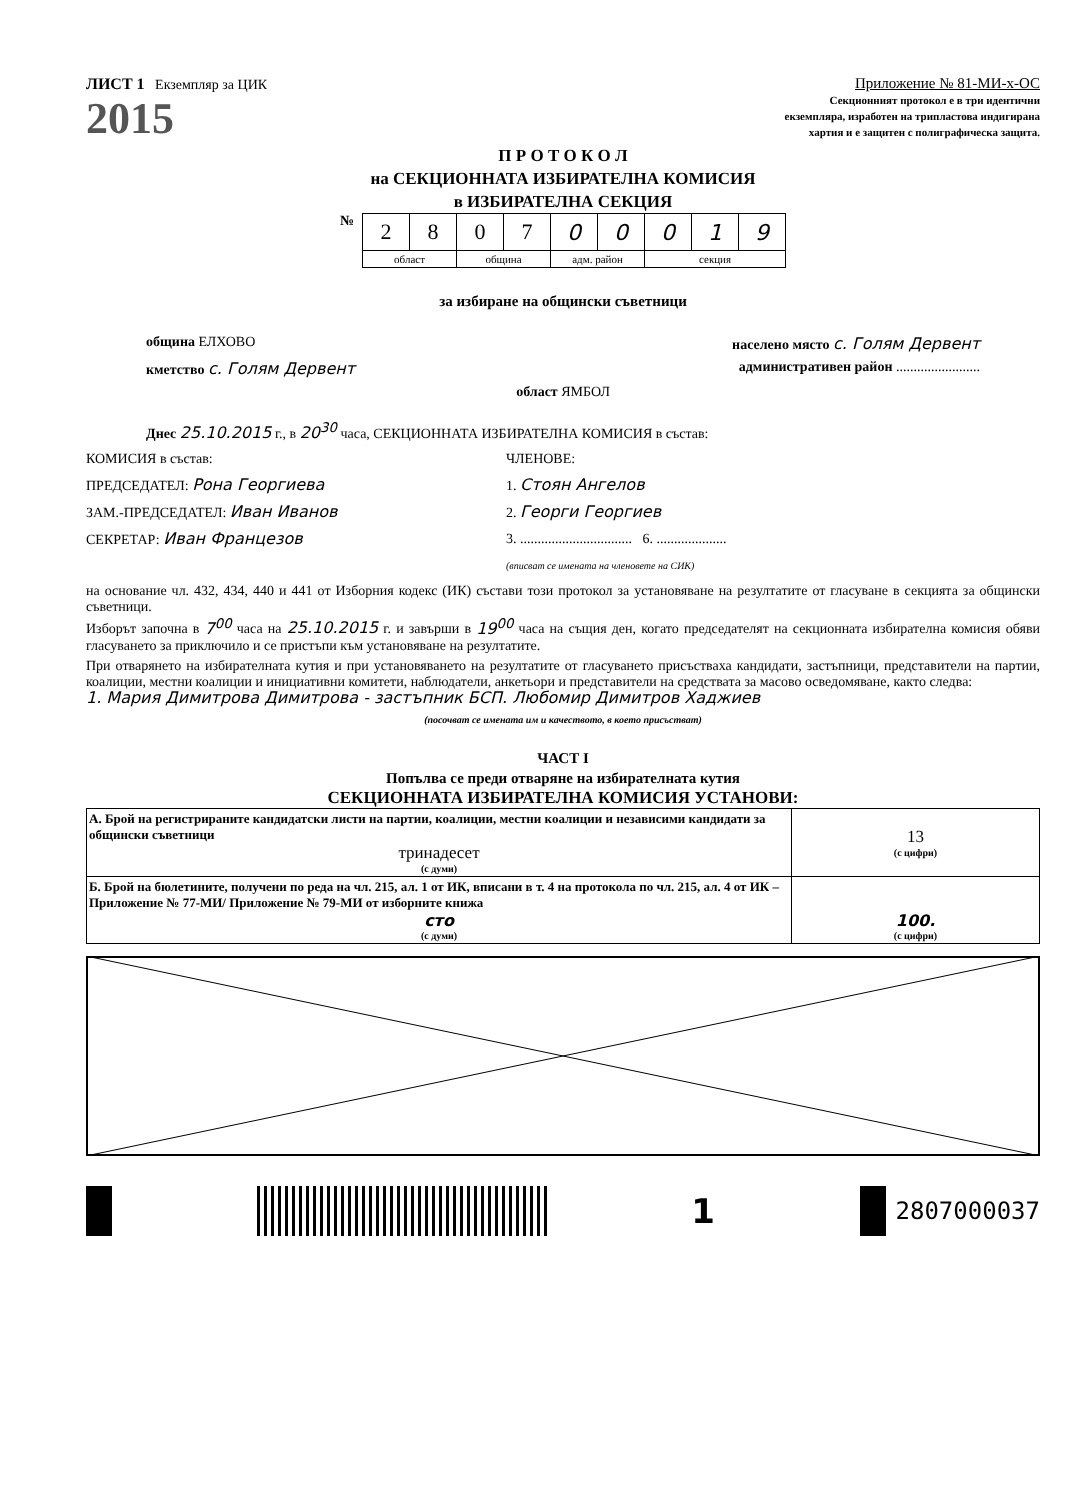ЛИСТ 1 Екземпляр за ЦИК
2015
Приложение № 81-МИ-х-ОС
Секционният протокол е в три идентични
екземпляра, изработен на трипластова индигирана
хартия и е защитен с полиграфическа защита.
П Р О Т О К О Л
на СЕКЦИОННАТА ИЗБИРАТЕЛНА КОМИСИЯ
в ИЗБИРАТЕЛНА СЕКЦИЯ
№
| 2 | 8 | 0 | 7 | 0 | 0 | 0 | 1 | 9 |
| област | | община | | адм. район | | секция | | |
за избиране на общински съветници
община ЕЛХОВО населено място с. Голям Дервент
кметство с. Голям Дервент административен район ........................
област ЯМБОЛ
Днес 25.10.2015 г., в 20<sup>30</sup> часа, СЕКЦИОННАТА ИЗБИРАТЕЛНА КОМИСИЯ в състав:
КОМИСИЯ в състав:
ПРЕДСЕДАТЕЛ: Рона Георгиева
ЗАМ.-ПРЕДСЕДАТЕЛ: Иван Иванов
СЕКРЕТАР: Иван Францезов
ЧЛЕНОВЕ:
1. Стоян Ангелов
2. Георги Георгиев
3. ................................ 6. ....................
(вписват се имената на членовете на СИК)
на основание чл. 432, 434, 440 и 441 от Изборния кодекс (ИК) състави този протокол за установяване на резултатите от гласуване в секцията за общински съветници.
Изборът започна в 7<sup>00</sup> часа на 25.10.2015 г. и завърши в 19<sup>00</sup> часа на същия ден, когато председателят на секционната избирателна комисия обяви гласуването за приключило и се пристъпи към установяване на резултатите.
При отварянето на избирателната кутия и при установяването на резултатите от гласуването присъстваха кандидати, застъпници, представители на партии, коалиции, местни коалиции и инициативни комитети, наблюдатели, анкетьори и представители на средствата за масово осведомяване, както следва:
1. Мария Димитрова Димитрова - застъпник БСП. Любомир Димитров Хаджиев
(посочват се имената им и качеството, в което присъстват)
ЧАСТ I
Попълва се преди отваряне на избирателната кутия
СЕКЦИОННАТА ИЗБИРАТЕЛНА КОМИСИЯ УСТАНОВИ:
| А. Брой на регистрираните кандидатски листи на партии, коалиции, местни коалиции и независими кандидати за общински съветници тринадесет (с думи) | 13 (с цифри) |
| Б. Брой на бюлетините, получени по реда на чл. 215, ал. 1 от ИК, вписани в т. 4 на протокола по чл. 215, ал. 4 от ИК – Приложение № 77-МИ/ Приложение № 79-МИ от изборните книжа сто (с думи) | 100. (с цифри) |
1
2807000037